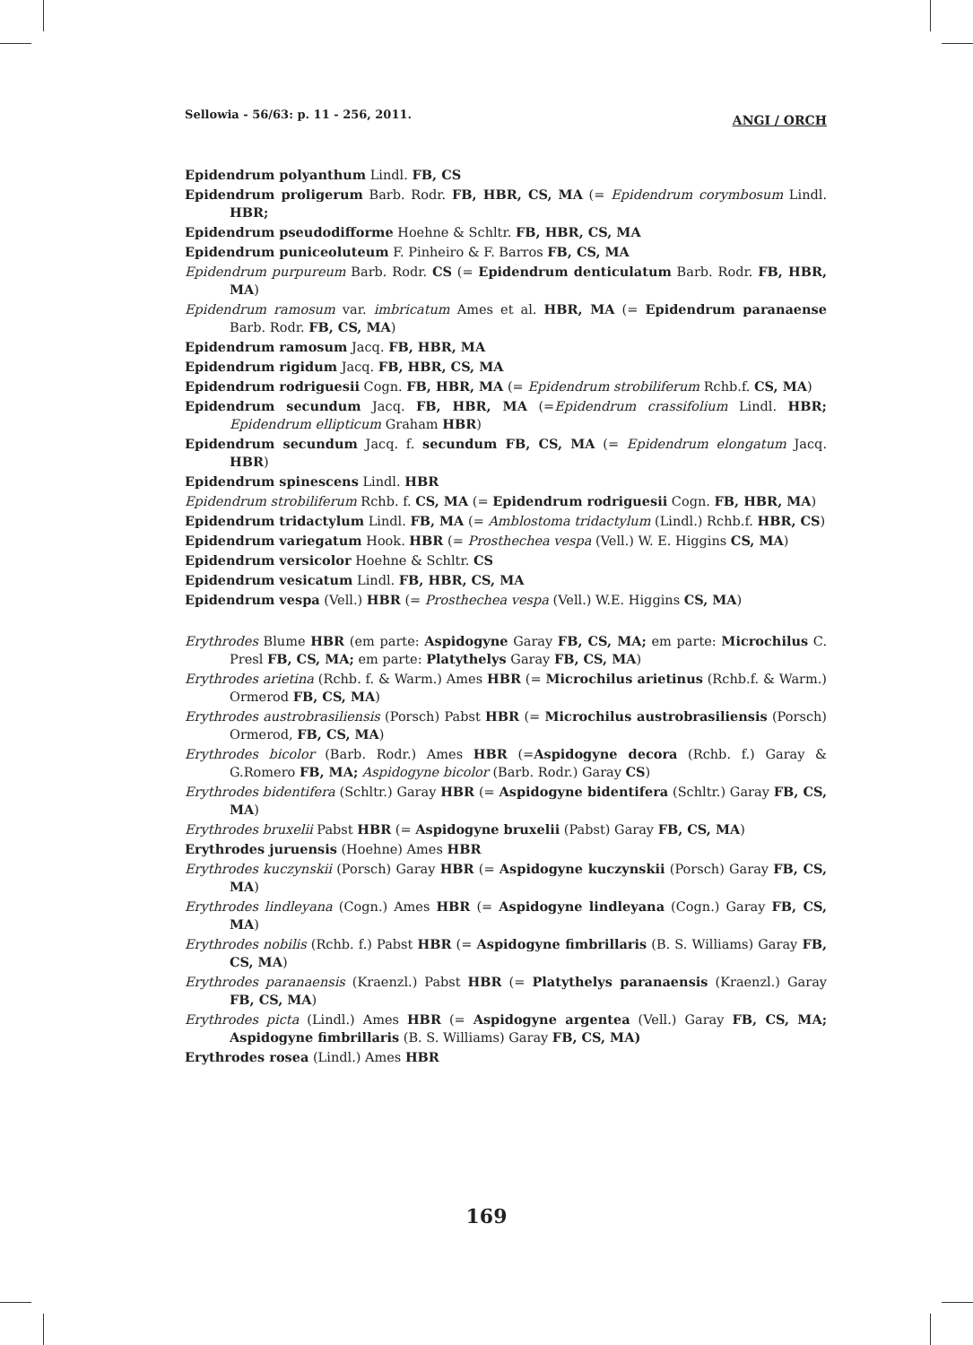Sellowia - 56/63: p. 11 - 256, 2011. ANGI / ORCH
Epidendrum polyanthum Lindl. FB, CS
Epidendrum proligerum Barb. Rodr. FB, HBR, CS, MA (= Epidendrum corymbosum Lindl. HBR;
Epidendrum pseudodifforme Hoehne & Schltr. FB, HBR, CS, MA
Epidendrum puniceoluteum F. Pinheiro & F. Barros FB, CS, MA
Epidendrum purpureum Barb. Rodr. CS (= Epidendrum denticulatum Barb. Rodr. FB, HBR, MA)
Epidendrum ramosum var. imbricatum Ames et al. HBR, MA (= Epidendrum paranaense Barb. Rodr. FB, CS, MA)
Epidendrum ramosum Jacq. FB, HBR, MA
Epidendrum rigidum Jacq. FB, HBR, CS, MA
Epidendrum rodriguesii Cogn. FB, HBR, MA (= Epidendrum strobiliferum Rchb.f. CS, MA)
Epidendrum secundum Jacq. FB, HBR, MA (=Epidendrum crassifolium Lindl. HBR; Epidendrum ellipticum Graham HBR)
Epidendrum secundum Jacq. f. secundum FB, CS, MA (= Epidendrum elongatum Jacq. HBR)
Epidendrum spinescens Lindl. HBR
Epidendrum strobiliferum Rchb. f. CS, MA (= Epidendrum rodriguesii Cogn. FB, HBR, MA)
Epidendrum tridactylum Lindl. FB, MA (= Amblostoma tridactylum (Lindl.) Rchb.f. HBR, CS)
Epidendrum variegatum Hook. HBR (= Prosthechea vespa (Vell.) W. E. Higgins CS, MA)
Epidendrum versicolor Hoehne & Schltr. CS
Epidendrum vesicatum Lindl. FB, HBR, CS, MA
Epidendrum vespa (Vell.) HBR (= Prosthechea vespa (Vell.) W.E. Higgins CS, MA)
Erythrodes Blume HBR (em parte: Aspidogyne Garay FB, CS, MA; em parte: Microchilus C. Presl FB, CS, MA; em parte: Platythelys Garay FB, CS, MA)
Erythrodes arietina (Rchb. f. & Warm.) Ames HBR (= Microchilus arietinus (Rchb.f. & Warm.) Ormerod FB, CS, MA)
Erythrodes austrobrasiliensis (Porsch) Pabst HBR (= Microchilus austrobrasiliensis (Porsch) Ormerod, FB, CS, MA)
Erythrodes bicolor (Barb. Rodr.) Ames HBR (=Aspidogyne decora (Rchb. f.) Garay & G.Romero FB, MA; Aspidogyne bicolor (Barb. Rodr.) Garay CS)
Erythrodes bidentifera (Schltr.) Garay HBR (= Aspidogyne bidentifera (Schltr.) Garay FB, CS, MA)
Erythrodes bruxelii Pabst HBR (= Aspidogyne bruxelii (Pabst) Garay FB, CS, MA)
Erythrodes juruensis (Hoehne) Ames HBR
Erythrodes kuczynskii (Porsch) Garay HBR (= Aspidogyne kuczynskii (Porsch) Garay FB, CS, MA)
Erythrodes lindleyana (Cogn.) Ames HBR (= Aspidogyne lindleyana (Cogn.) Garay FB, CS, MA)
Erythrodes nobilis (Rchb. f.) Pabst HBR (= Aspidogyne fimbrillaris (B. S. Williams) Garay FB, CS, MA)
Erythrodes paranaensis (Kraenzl.) Pabst HBR (= Platythelys paranaensis (Kraenzl.) Garay FB, CS, MA)
Erythrodes picta (Lindl.) Ames HBR (= Aspidogyne argentea (Vell.) Garay FB, CS, MA; Aspidogyne fimbrillaris (B. S. Williams) Garay FB, CS, MA)
Erythrodes rosea (Lindl.) Ames HBR
169